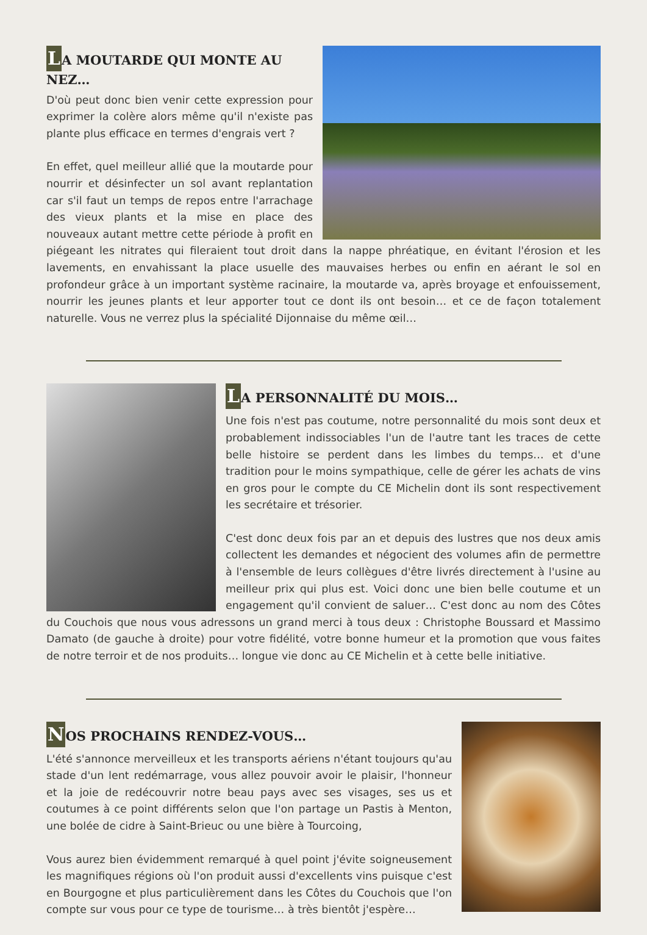LA MOUTARDE QUI MONTE AU NEZ…
D'où peut donc bien venir cette expression pour exprimer la colère alors même qu'il n'existe pas plante plus efficace en termes d'engrais vert ?
En effet, quel meilleur allié que la moutarde pour nourrir et désinfecter un sol avant replantation car s'il faut un temps de repos entre l'arrachage des vieux plants et la mise en place des nouveaux autant mettre cette période à profit en piégeant les nitrates qui fileraient tout droit dans la nappe phréatique, en évitant l'érosion et les lavements, en envahissant la place usuelle des mauvaises herbes ou enfin en aérant le sol en profondeur grâce à un important système racinaire, la moutarde va, après broyage et enfouissement, nourrir les jeunes plants et leur apporter tout ce dont ils ont besoin… et ce de façon totalement naturelle. Vous ne verrez plus la spécialité Dijonnaise du même œil…
LA PERSONNALITÉ DU MOIS…
Une fois n'est pas coutume, notre personnalité du mois sont deux et probablement indissociables l'un de l'autre tant les traces de cette belle histoire se perdent dans les limbes du temps… et d'une tradition pour le moins sympathique, celle de gérer les achats de vins en gros pour le compte du CE Michelin dont ils sont respectivement les secrétaire et trésorier.
C'est donc deux fois par an et depuis des lustres que nos deux amis collectent les demandes et négocient des volumes afin de permettre à l'ensemble de leurs collègues d'être livrés directement à l'usine au meilleur prix qui plus est. Voici donc une bien belle coutume et un engagement qu'il convient de saluer… C'est donc au nom des Côtes du Couchois que nous vous adressons un grand merci à tous deux : Christophe Boussard et Massimo Damato (de gauche à droite) pour votre fidélité, votre bonne humeur et la promotion que vous faites de notre terroir et de nos produits… longue vie donc au CE Michelin et à cette belle initiative.
NOS PROCHAINS RENDEZ-VOUS…
L'été s'annonce merveilleux et les transports aériens n'étant toujours qu'au stade d'un lent redémarrage, vous allez pouvoir avoir le plaisir, l'honneur et la joie de redécouvrir notre beau pays avec ses visages, ses us et coutumes à ce point différents selon que l'on partage un Pastis à Menton, une bolée de cidre à Saint-Brieuc ou une bière à Tourcoing,
Vous aurez bien évidemment remarqué à quel point j'évite soigneusement les magnifiques régions où l'on produit aussi d'excellents vins puisque c'est en Bourgogne et plus particulièrement dans les Côtes du Couchois que l'on compte sur vous pour ce type de tourisme… à très bientôt j'espère…